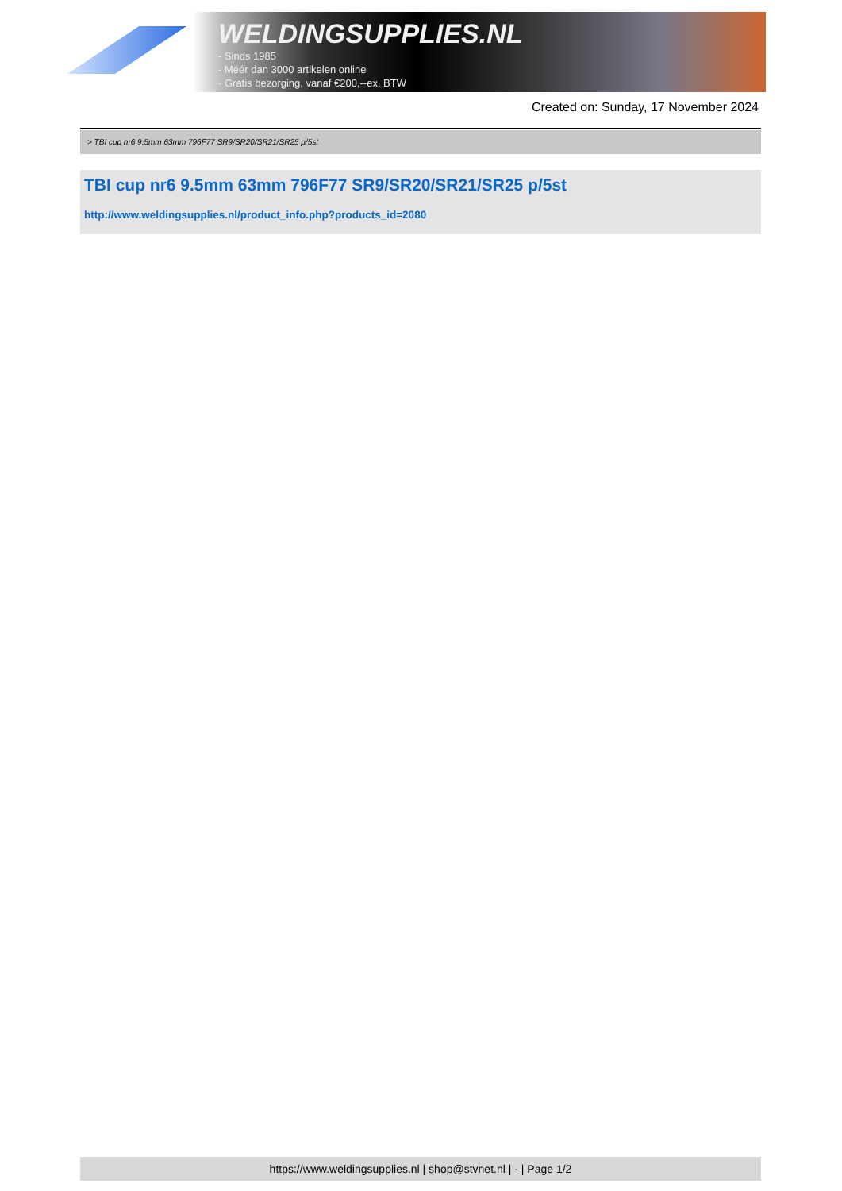WELDINGSUPPLIES.NL
- Sinds 1985
- Méér dan 3000 artikelen online
- Gratis bezorging, vanaf €200,--ex. BTW
Created on: Sunday, 17 November 2024
> TBI cup nr6 9.5mm 63mm 796F77 SR9/SR20/SR21/SR25 p/5st
TBI cup nr6 9.5mm 63mm 796F77 SR9/SR20/SR21/SR25 p/5st
http://www.weldingsupplies.nl/product_info.php?products_id=2080
https://www.weldingsupplies.nl | shop@stvnet.nl | - | Page 1/2